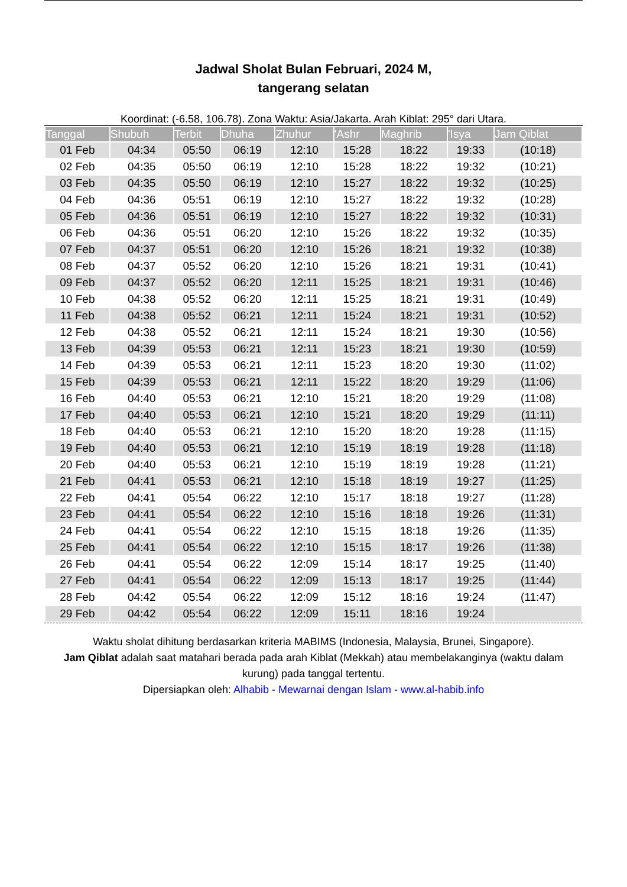Jadwal Sholat Bulan Februari, 2024 M,
tangerang selatan
Koordinat: (-6.58, 106.78). Zona Waktu: Asia/Jakarta. Arah Kiblat: 295° dari Utara.
| Tanggal | Shubuh | Terbit | Dhuha | Zhuhur | 'Ashr | Maghrib | 'Isya | Jam Qiblat |
| --- | --- | --- | --- | --- | --- | --- | --- | --- |
| 01 Feb | 04:34 | 05:50 | 06:19 | 12:10 | 15:28 | 18:22 | 19:33 | (10:18) |
| 02 Feb | 04:35 | 05:50 | 06:19 | 12:10 | 15:28 | 18:22 | 19:32 | (10:21) |
| 03 Feb | 04:35 | 05:50 | 06:19 | 12:10 | 15:27 | 18:22 | 19:32 | (10:25) |
| 04 Feb | 04:36 | 05:51 | 06:19 | 12:10 | 15:27 | 18:22 | 19:32 | (10:28) |
| 05 Feb | 04:36 | 05:51 | 06:19 | 12:10 | 15:27 | 18:22 | 19:32 | (10:31) |
| 06 Feb | 04:36 | 05:51 | 06:20 | 12:10 | 15:26 | 18:22 | 19:32 | (10:35) |
| 07 Feb | 04:37 | 05:51 | 06:20 | 12:10 | 15:26 | 18:21 | 19:32 | (10:38) |
| 08 Feb | 04:37 | 05:52 | 06:20 | 12:10 | 15:26 | 18:21 | 19:31 | (10:41) |
| 09 Feb | 04:37 | 05:52 | 06:20 | 12:11 | 15:25 | 18:21 | 19:31 | (10:46) |
| 10 Feb | 04:38 | 05:52 | 06:20 | 12:11 | 15:25 | 18:21 | 19:31 | (10:49) |
| 11 Feb | 04:38 | 05:52 | 06:21 | 12:11 | 15:24 | 18:21 | 19:31 | (10:52) |
| 12 Feb | 04:38 | 05:52 | 06:21 | 12:11 | 15:24 | 18:21 | 19:30 | (10:56) |
| 13 Feb | 04:39 | 05:53 | 06:21 | 12:11 | 15:23 | 18:21 | 19:30 | (10:59) |
| 14 Feb | 04:39 | 05:53 | 06:21 | 12:11 | 15:23 | 18:20 | 19:30 | (11:02) |
| 15 Feb | 04:39 | 05:53 | 06:21 | 12:11 | 15:22 | 18:20 | 19:29 | (11:06) |
| 16 Feb | 04:40 | 05:53 | 06:21 | 12:10 | 15:21 | 18:20 | 19:29 | (11:08) |
| 17 Feb | 04:40 | 05:53 | 06:21 | 12:10 | 15:21 | 18:20 | 19:29 | (11:11) |
| 18 Feb | 04:40 | 05:53 | 06:21 | 12:10 | 15:20 | 18:20 | 19:28 | (11:15) |
| 19 Feb | 04:40 | 05:53 | 06:21 | 12:10 | 15:19 | 18:19 | 19:28 | (11:18) |
| 20 Feb | 04:40 | 05:53 | 06:21 | 12:10 | 15:19 | 18:19 | 19:28 | (11:21) |
| 21 Feb | 04:41 | 05:53 | 06:21 | 12:10 | 15:18 | 18:19 | 19:27 | (11:25) |
| 22 Feb | 04:41 | 05:54 | 06:22 | 12:10 | 15:17 | 18:18 | 19:27 | (11:28) |
| 23 Feb | 04:41 | 05:54 | 06:22 | 12:10 | 15:16 | 18:18 | 19:26 | (11:31) |
| 24 Feb | 04:41 | 05:54 | 06:22 | 12:10 | 15:15 | 18:18 | 19:26 | (11:35) |
| 25 Feb | 04:41 | 05:54 | 06:22 | 12:10 | 15:15 | 18:17 | 19:26 | (11:38) |
| 26 Feb | 04:41 | 05:54 | 06:22 | 12:09 | 15:14 | 18:17 | 19:25 | (11:40) |
| 27 Feb | 04:41 | 05:54 | 06:22 | 12:09 | 15:13 | 18:17 | 19:25 | (11:44) |
| 28 Feb | 04:42 | 05:54 | 06:22 | 12:09 | 15:12 | 18:16 | 19:24 | (11:47) |
| 29 Feb | 04:42 | 05:54 | 06:22 | 12:09 | 15:11 | 18:16 | 19:24 | |
Waktu sholat dihitung berdasarkan kriteria MABIMS (Indonesia, Malaysia, Brunei, Singapore).
Jam Qiblat adalah saat matahari berada pada arah Kiblat (Mekkah) atau membelakanginya (waktu dalam kurung) pada tanggal tertentu.
Dipersiapkan oleh: Alhabib - Mewarnai dengan Islam - www.al-habib.info